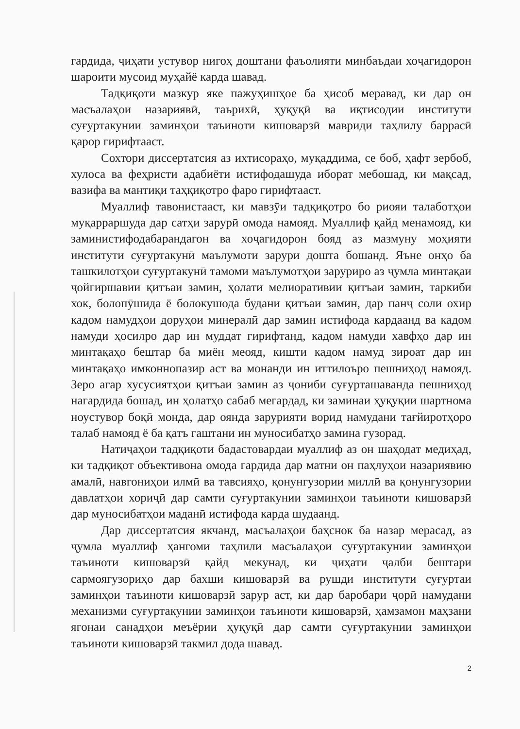гардида, ҷиҳати устувор нигоҳ доштани фаъолияти минбаъдаи хоҷагидорон шароити мусоид муҳайё карда шавад.
Тадқиқоти мазкур яке пажуҳишҳое ба ҳисоб меравад, ки дар он масъалаҳои назариявӣ, таърихӣ, ҳуқуқӣ ва иқтисодии институти суғуртакунии заминҳои таъиноти кишоварзӣ мавриди таҳлилу баррасӣ қарор гирифтааст.
Сохтори диссертатсия аз ихтисораҳо, муқаддима, се боб, ҳафт зербоб, хулоса ва феҳристи адабиёти истифодашуда иборат мебошад, ки мақсад, вазифа ва мантиқи таҳқиқотро фаро гирифтааст.
Муаллиф тавонистааст, ки мавзӯи тадқиқотро бо риояи талаботҳои муқарраршуда дар сатҳи зарурӣ омода намояд. Муаллиф қайд менамояд, ки заминистифодабарандагон ва хоҷагидорон бояд аз мазмуну моҳияти институти суғуртакунӣ маълумоти зарури дошта бошанд. Яъне онҳо ба ташкилотҳои суғуртакунӣ тамоми маълумотҳои заруриро аз ҷумла минтақаи ҷойгиршавии қитъаи замин, ҳолати мелиоративии қитъаи замин, таркиби хок, болопӯшида ё болокушода будани қитъаи замин, дар панҷ соли охир кадом намудҳои доруҳои минералӣ дар замин истифода кардаанд ва кадом намуди ҳосилро дар ин муддат гирифтанд, кадом намуди хавфҳо дар ин минтақаҳо бештар ба миён меояд, кишти кадом намуд зироат дар ин минтақаҳо имконнопазир аст ва монанди ин иттилоъро пешниҳод намояд. Зеро агар хусусиятҳои қитъаи замин аз ҷониби суғурташаванда пешниҳод нагардида бошад, ин ҳолатҳо сабаб мегардад, ки заминаи ҳуқуқии шартнома ноустувор боқӣ монда, дар оянда зарурияти ворид намудани тағйиротҳоро талаб намояд ё ба қатъ гаштани ин муносибатҳо замина гузорад.
Натиҷаҳои тадқиқоти бадастовардаи муаллиф аз он шаҳодат медиҳад, ки тадқиқот объективона омода гардида дар матни он паҳлуҳои назариявию амалӣ, навгониҳои илмӣ ва тавсияҳо, қонунгузории миллӣ ва қонунгузории давлатҳои хориҷӣ дар самти суғуртакунии заминҳои таъиноти кишоварзӣ дар муносибатҳои маданӣ истифода карда шудаанд.
Дар диссертатсия якчанд, масъалаҳои баҳснок ба назар мерасад, аз ҷумла муаллиф ҳангоми таҳлили масъалаҳои суғуртакунии заминҳои таъиноти кишоварзӣ қайд мекунад, ки ҷиҳати ҷалби бештари сармоягузориҳо дар бахши кишоварзӣ ва рушди институти суғуртаи заминҳои таъиноти кишоварзӣ зарур аст, ки дар баробари ҷорӣ намудани механизми суғуртакунии заминҳои таъиноти кишоварзӣ, ҳамзамон маҳзани ягонаи санадҳои меъёрии ҳуқуқӣ дар самти суғуртакунии заминҳои таъиноти кишоварзӣ такмил дода шавад.
2